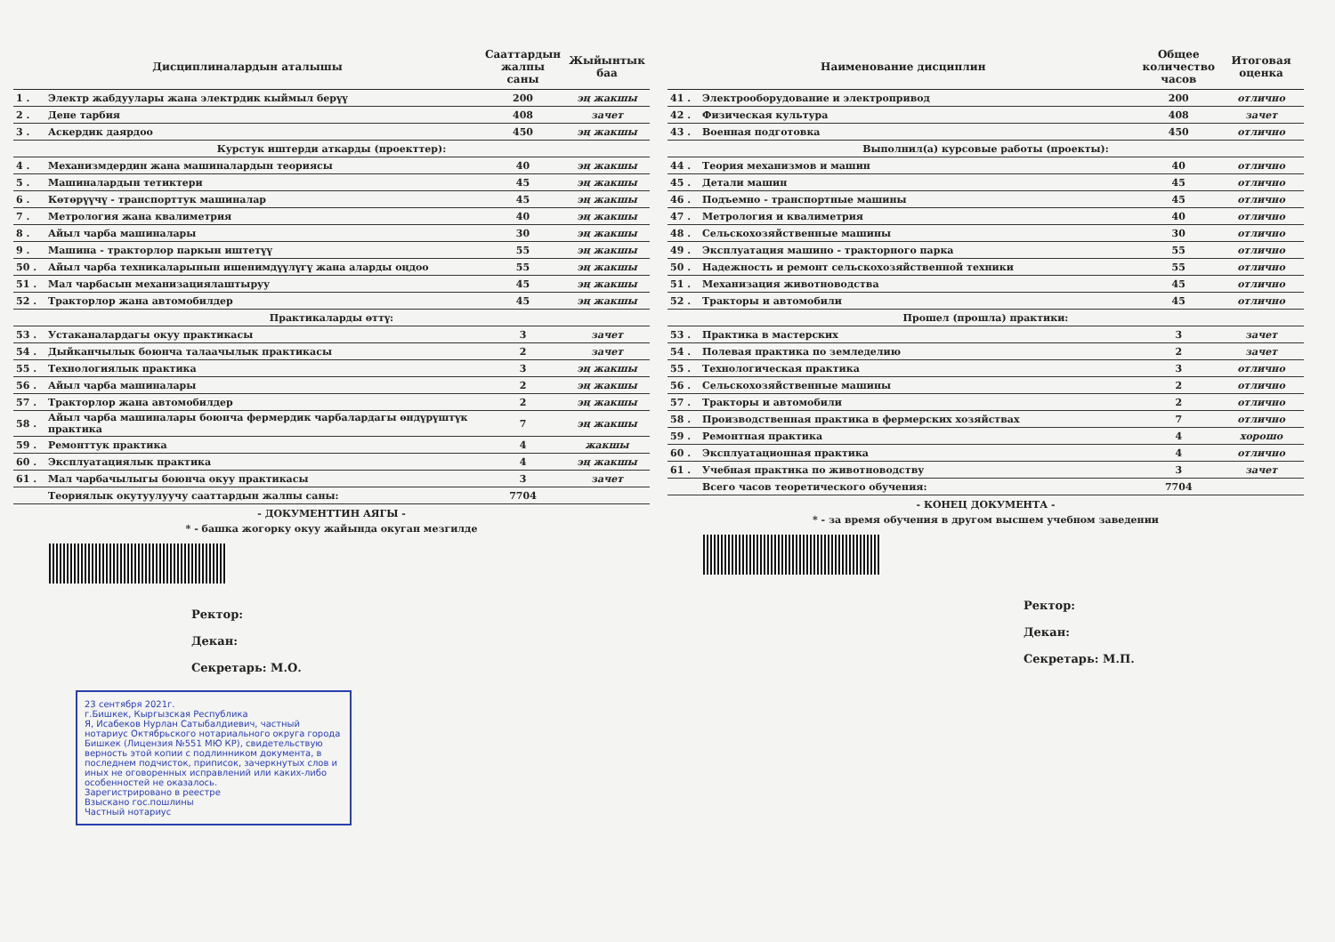| Дисциплиналардын аталышы | | Сааттардын жалпы саны | Жыйынтык баа |
| --- | --- | --- | --- |
| 1 . | Электр жабдуулары жана электрдик кыймыл берүү | 200 | эң жакшы |
| 2 . | Дене тарбия | 408 | зачет |
| 3 . | Аскердик даярдоо | 450 | эң жакшы |
| Курстук иштерди аткарды (проекттер): | | | |
| 4 . | Механизмдердин жана машиналардын теориясы | 40 | эң жакшы |
| 5 . | Машиналардын тетиктери | 45 | эң жакшы |
| 6 . | Көтөрүүчү - транспорттук машиналар | 45 | эң жакшы |
| 7 . | Метрология жана квалиметрия | 40 | эң жакшы |
| 8 . | Айыл чарба машиналары | 30 | эң жакшы |
| 9 . | Машина - тракторлор паркын иштетүү | 55 | эң жакшы |
| 50 . | Айыл чарба техникаларынын ишенимдүүлүгү жана аларды оңдоо | 55 | эң жакшы |
| 51 . | Мал чарбасын механизациялаштыруу | 45 | эң жакшы |
| 52 . | Тракторлор жана автомобилдер | 45 | эң жакшы |
| Практикаларды өттү: | | | |
| 53 . | Устаканалардагы окуу практикасы | 3 | зачет |
| 54 . | Дыйканчылык боюнча талаачылык практикасы | 2 | зачет |
| 55 . | Технологиялык практика | 3 | эң жакшы |
| 56 . | Айыл чарба машиналары | 2 | эң жакшы |
| 57 . | Тракторлор жана автомобилдер | 2 | эң жакшы |
| 58 . | Айыл чарба машиналары боюнча фермердик чарбалардагы өндүрүштүк практика | 7 | эң жакшы |
| 59 . | Ремонттук практика | 4 | жакшы |
| 60 . | Эксплуатациялык практика | 4 | эң жакшы |
| 61 . | Мал чарбачылыгы боюнча окуу практикасы | 3 | зачет |
| | Теориялык окутуулуучу сааттардын жалпы саны: | 7704 | |
- ДОКУМЕНТТИН АЯГЫ -
* - башка жогорку окуу жайында окуган мезгилде
Ректор:
Декан:
Секретарь: М.О.
23 сентября 2021г.
г.Бишкек, Кыргызская Республика
Я, Исабеков Нурлан Сатыбалдиевич, частный нотариус Октябрьского нотариального округа города Бишкек (Лицензия №551 МЮ КР), свидетельствую верность этой копии с подлинником документа, в последнем подчисток, приписок, зачеркнутых слов и иных не оговоренных исправлений или каких-либо особенностей не оказалось.
Зарегистрировано в реестре
Взыскано гос.пошлины
Частный нотариус
| Наименование дисциплин | | Общее количество часов | Итоговая оценка |
| --- | --- | --- | --- |
| 41 . | Электрооборудование и электропривод | 200 | отлично |
| 42 . | Физическая культура | 408 | зачет |
| 43 . | Военная подготовка | 450 | отлично |
| Выполнил(а) курсовые работы (проекты): | | | |
| 44 . | Теория механизмов и машин | 40 | отлично |
| 45 . | Детали машин | 45 | отлично |
| 46 . | Подъемно - транспортные машины | 45 | отлично |
| 47 . | Метрология и квалиметрия | 40 | отлично |
| 48 . | Сельскохозяйственные машины | 30 | отлично |
| 49 . | Эксплуатация машино - тракторного парка | 55 | отлично |
| 50 . | Надежность и ремонт сельскохозяйственной техники | 55 | отлично |
| 51 . | Механизация животноводства | 45 | отлично |
| 52 . | Тракторы и автомобили | 45 | отлично |
| Прошел (прошла) практики: | | | |
| 53 . | Практика в мастерских | 3 | зачет |
| 54 . | Полевая практика по земледелию | 2 | зачет |
| 55 . | Технологическая практика | 3 | отлично |
| 56 . | Сельскохозяйственные машины | 2 | отлично |
| 57 . | Тракторы и автомобили | 2 | отлично |
| 58 . | Производственная практика в фермерских хозяйствах | 7 | отлично |
| 59 . | Ремонтная практика | 4 | хорошо |
| 60 . | Эксплуатационная практика | 4 | отлично |
| 61 . | Учебная практика по животноводству | 3 | зачет |
| | Всего часов теоретического обучения: | 7704 | |
- КОНЕЦ ДОКУМЕНТА -
* - за время обучения в другом высшем учебном заведении
Ректор:
Декан:
Секретарь: М.П.